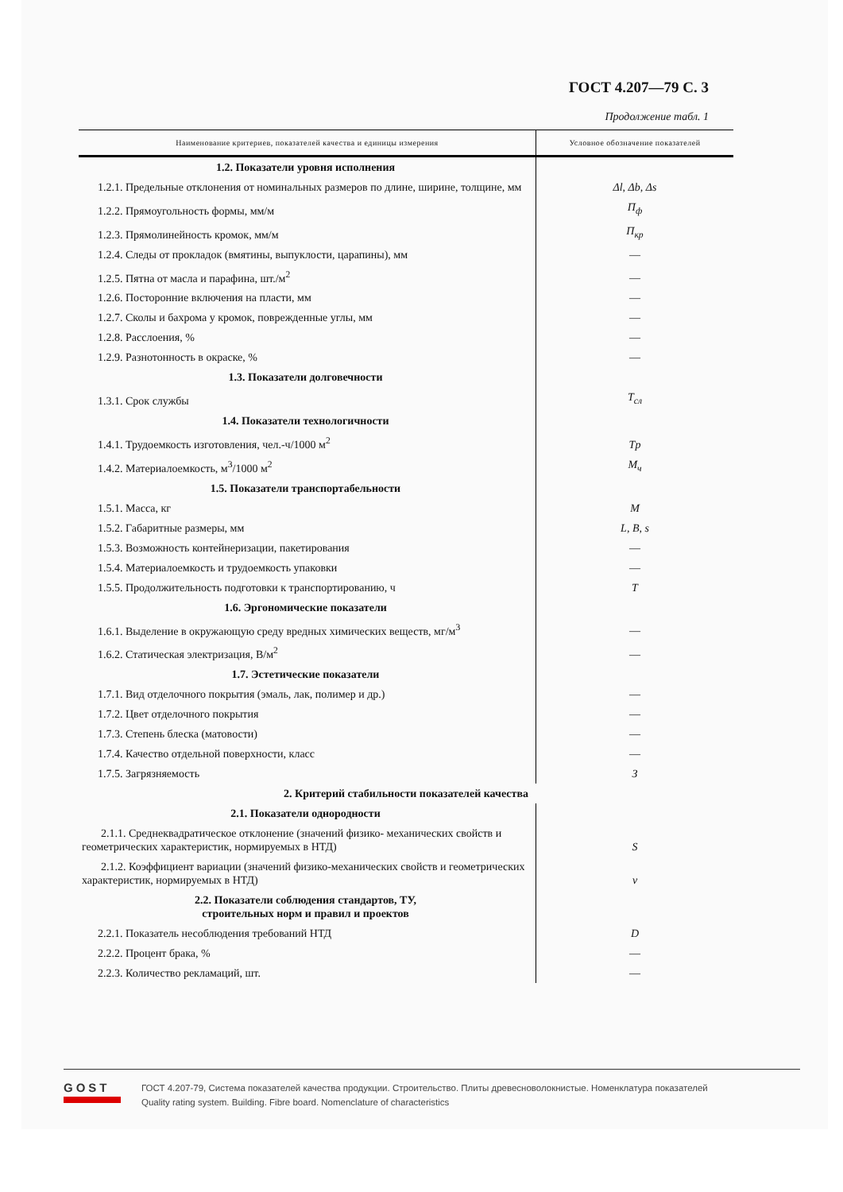ГОСТ 4.207—79 С. 3
Продолжение табл. 1
| Наименование критериев, показателей качества и единицы измерения | Условное обозначение показателей |
| --- | --- |
| 1.2. Показатели уровня исполнения | |
| 1.2.1. Предельные отклонения от номинальных размеров по длине, ширине, толщине, мм | Δl, Δb, Δs |
| 1.2.2. Прямоугольность формы, мм/м | П<sub>ф</sub> |
| 1.2.3. Прямолинейность кромок, мм/м | П<sub>кр</sub> |
| 1.2.4. Следы от прокладок (вмятины, выпуклости, царапины), мм | — |
| 1.2.5. Пятна от масла и парафина, шт./м<sup>2</sup> | — |
| 1.2.6. Посторонние включения на пласти, мм | — |
| 1.2.7. Сколы и бахрома у кромок, поврежденные углы, мм | — |
| 1.2.8. Расслоения, % | — |
| 1.2.9. Разнотонность в окраске, % | — |
| 1.3. Показатели долговечности | |
| 1.3.1. Срок службы | T<sub>сл</sub> |
| 1.4. Показатели технологичности | |
| 1.4.1. Трудоемкость изготовления, чел.-ч/1000 м<sup>2</sup> | Tp |
| 1.4.2. Материалоемкость, м<sup>3</sup>/1000 м<sup>2</sup> | M<sub>ч</sub> |
| 1.5. Показатели транспортабельности | |
| 1.5.1. Масса, кг | M |
| 1.5.2. Габаритные размеры, мм | L, B, s |
| 1.5.3. Возможность контейнеризации, пакетирования | — |
| 1.5.4. Материалоемкость и трудоемкость упаковки | — |
| 1.5.5. Продолжительность подготовки к транспортированию, ч | T |
| 1.6. Эргономические показатели | |
| 1.6.1. Выделение в окружающую среду вредных химических веществ, мг/м<sup>3</sup> | — |
| 1.6.2. Статическая электризация, В/м<sup>2</sup> | — |
| 1.7. Эстетические показатели | |
| 1.7.1. Вид отделочного покрытия (эмаль, лак, полимер и др.) | — |
| 1.7.2. Цвет отделочного покрытия | — |
| 1.7.3. Степень блеска (матовости) | — |
| 1.7.4. Качество отдельной поверхности, класс | — |
| 1.7.5. Загрязняемость | З |
| 2. Критерий стабильности показателей качества | |
| 2.1. Показатели однородности | |
| 2.1.1. Среднеквадратическое отклонение (значений физико- механических свойств и геометрических характеристик, нормируемых в НТД) | S |
| 2.1.2. Коэффициент вариации (значений физико-механических свойств и геометрических характеристик, нормируемых в НТД) | v |
| 2.2. Показатели соблюдения стандартов, ТУ, строительных норм и правил и проектов | |
| 2.2.1. Показатель несоблюдения требований НТД | D |
| 2.2.2. Процент брака, % | — |
| 2.2.3. Количество рекламаций, шт. | — |
GOST
ГОСТ 4.207-79, Система показателей качества продукции. Строительство. Плиты древесноволокнистые. Номенклатура показателей
Quality rating system. Building. Fibre board. Nomenclature of characteristics